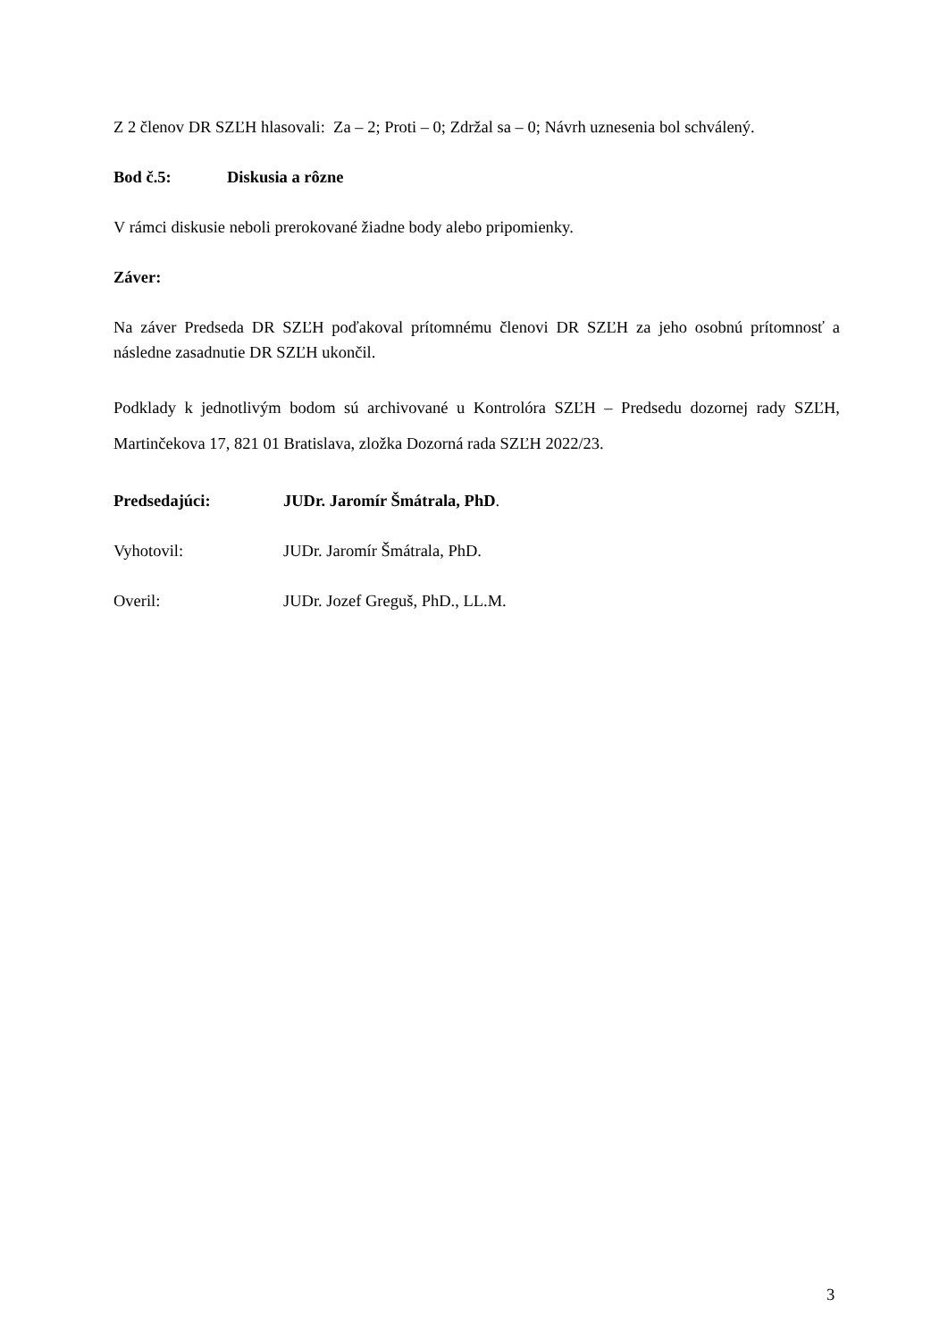Z 2 členov DR SZĽH hlasovali: Za – 2; Proti – 0; Zdržal sa – 0; Návrh uznesenia bol schválený.
Bod č.5: Diskusia a rôzne
V rámci diskusie neboli prerokované žiadne body alebo pripomienky.
Záver:
Na záver Predseda DR SZĽH poďakoval prítomnému členovi DR SZĽH za jeho osobnú prítomnosť a následne zasadnutie DR SZĽH ukončil.
Podklady k jednotlivým bodom sú archivované u Kontrolóra SZĽH – Predsedu dozornej rady SZĽH, Martinčekova 17, 821 01 Bratislava, zložka Dozorná rada SZĽH 2022/23.
Predsedajúci: JUDr. Jaromír Šmátrala, PhD.
Vyhotovil: JUDr. Jaromír Šmátrala, PhD.
Overil: JUDr. Jozef Greguš, PhD., LL.M.
3